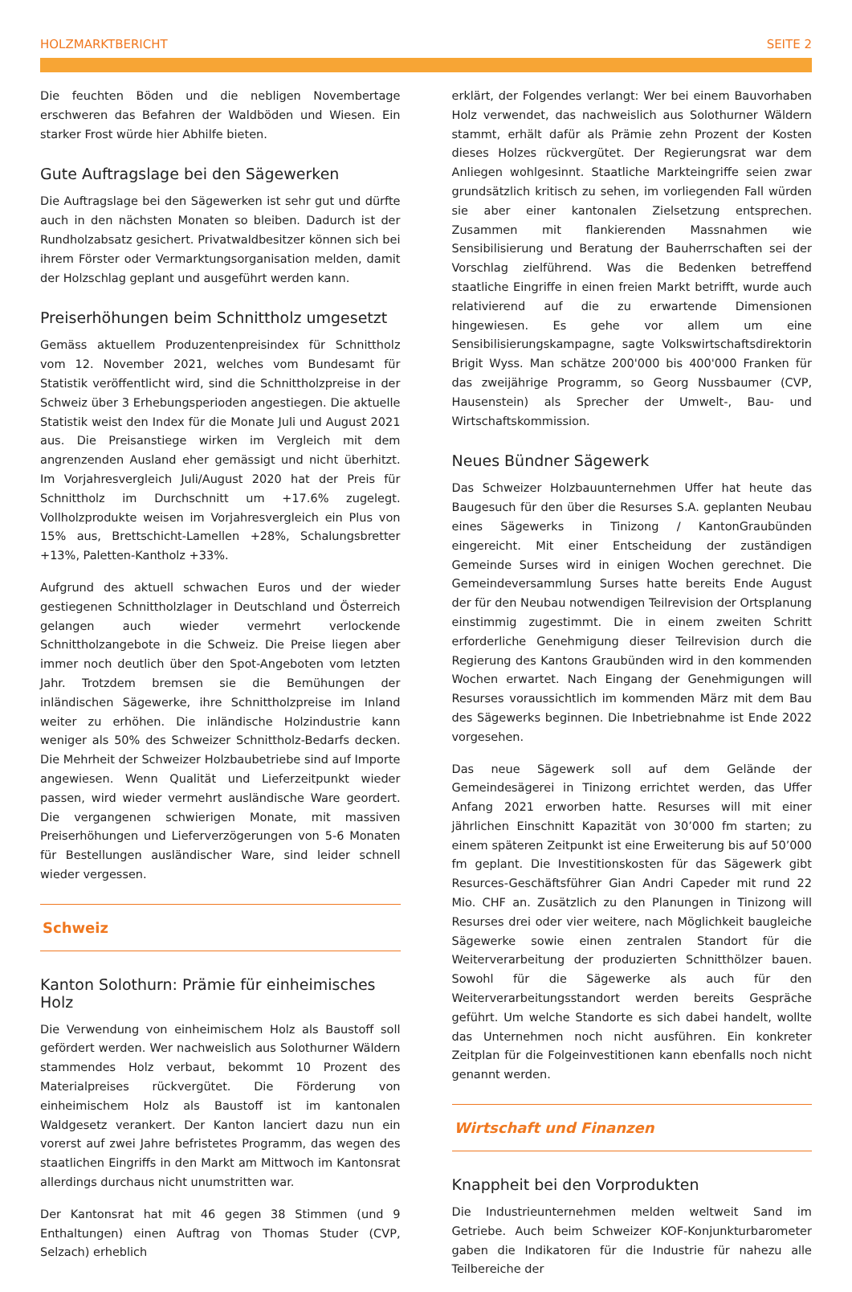HOLZMARKTBERICHT SEITE 2
Die feuchten Böden und die nebligen Novembertage erschweren das Befahren der Waldböden und Wiesen. Ein starker Frost würde hier Abhilfe bieten.
Gute Auftragslage bei den Sägewerken
Die Auftragslage bei den Sägewerken ist sehr gut und dürfte auch in den nächsten Monaten so bleiben. Dadurch ist der Rundholzabsatz gesichert. Privatwaldbesitzer können sich bei ihrem Förster oder Vermarktungsorganisation melden, damit der Holzschlag geplant und ausgeführt werden kann.
Preiserhöhungen beim Schnittholz umgesetzt
Gemäss aktuellem Produzentenpreisindex für Schnittholz vom 12. November 2021, welches vom Bundesamt für Statistik veröffentlicht wird, sind die Schnittholzpreise in der Schweiz über 3 Erhebungsperioden angestiegen. Die aktuelle Statistik weist den Index für die Monate Juli und August 2021 aus. Die Preisanstiege wirken im Vergleich mit dem angrenzenden Ausland eher gemässigt und nicht überhitzt. Im Vorjahresvergleich Juli/August 2020 hat der Preis für Schnittholz im Durchschnitt um +17.6% zugelegt. Vollholzprodukte weisen im Vorjahresvergleich ein Plus von 15% aus, Brettschicht-Lamellen +28%, Schalungsbretter +13%, Paletten-Kantholz +33%.
Aufgrund des aktuell schwachen Euros und der wieder gestiegenen Schnittholzlager in Deutschland und Österreich gelangen auch wieder vermehrt verlockende Schnittholzangebote in die Schweiz. Die Preise liegen aber immer noch deutlich über den Spot-Angeboten vom letzten Jahr. Trotzdem bremsen sie die Bemühungen der inländischen Sägewerke, ihre Schnittholzpreise im Inland weiter zu erhöhen. Die inländische Holzindustrie kann weniger als 50% des Schweizer Schnittholz-Bedarfs decken. Die Mehrheit der Schweizer Holzbaubetriebe sind auf Importe angewiesen. Wenn Qualität und Lieferzeitpunkt wieder passen, wird wieder vermehrt ausländische Ware geordert. Die vergangenen schwierigen Monate, mit massiven Preiserhöhungen und Lieferverzögerungen von 5-6 Monaten für Bestellungen ausländischer Ware, sind leider schnell wieder vergessen.
Schweiz
Kanton Solothurn: Prämie für einheimisches Holz
Die Verwendung von einheimischem Holz als Baustoff soll gefördert werden. Wer nachweislich aus Solothurner Wäldern stammendes Holz verbaut, bekommt 10 Prozent des Materialpreises rückvergütet. Die Förderung von einheimischem Holz als Baustoff ist im kantonalen Waldgesetz verankert. Der Kanton lanciert dazu nun ein vorerst auf zwei Jahre befristetes Programm, das wegen des staatlichen Eingriffs in den Markt am Mittwoch im Kantonsrat allerdings durchaus nicht unumstritten war.
Der Kantonsrat hat mit 46 gegen 38 Stimmen (und 9 Enthaltungen) einen Auftrag von Thomas Studer (CVP, Selzach) erheblich
erklärt, der Folgendes verlangt: Wer bei einem Bauvorhaben Holz verwendet, das nachweislich aus Solothurner Wäldern stammt, erhält dafür als Prämie zehn Prozent der Kosten dieses Holzes rückvergütet. Der Regierungsrat war dem Anliegen wohlgesinnt. Staatliche Markteingriffe seien zwar grundsätzlich kritisch zu sehen, im vorliegenden Fall würden sie aber einer kantonalen Zielsetzung entsprechen. Zusammen mit flankierenden Massnahmen wie Sensibilisierung und Beratung der Bauherrschaften sei der Vorschlag zielführend. Was die Bedenken betreffend staatliche Eingriffe in einen freien Markt betrifft, wurde auch relativierend auf die zu erwartende Dimensionen hingewiesen. Es gehe vor allem um eine Sensibilisierungskampagne, sagte Volkswirtschaftsdirektorin Brigit Wyss. Man schätze 200'000 bis 400'000 Franken für das zweijährige Programm, so Georg Nussbaumer (CVP, Hausenstein) als Sprecher der Umwelt-, Bau- und Wirtschaftskommission.
Neues Bündner Sägewerk
Das Schweizer Holzbauunternehmen Uffer hat heute das Baugesuch für den über die Resurses S.A. geplanten Neubau eines Sägewerks in Tinizong / KantonGraubünden eingereicht. Mit einer Entscheidung der zuständigen Gemeinde Surses wird in einigen Wochen gerechnet. Die Gemeindeversammlung Surses hatte bereits Ende August der für den Neubau notwendigen Teilrevision der Ortsplanung einstimmig zugestimmt. Die in einem zweiten Schritt erforderliche Genehmigung dieser Teilrevision durch die Regierung des Kantons Graubünden wird in den kommenden Wochen erwartet. Nach Eingang der Genehmigungen will Resurses voraussichtlich im kommenden März mit dem Bau des Sägewerks beginnen. Die Inbetriebnahme ist Ende 2022 vorgesehen.
Das neue Sägewerk soll auf dem Gelände der Gemeindesägerei in Tinizong errichtet werden, das Uffer Anfang 2021 erworben hatte. Resurses will mit einer jährlichen Einschnitt Kapazität von 30’000 fm starten; zu einem späteren Zeitpunkt ist eine Erweiterung bis auf 50’000 fm geplant. Die Investitionskosten für das Sägewerk gibt Resurces-Geschäftsführer Gian Andri Capeder mit rund 22 Mio. CHF an. Zusätzlich zu den Planungen in Tinizong will Resurses drei oder vier weitere, nach Möglichkeit baugleiche Sägewerke sowie einen zentralen Standort für die Weiterverarbeitung der produzierten Schnitthölzer bauen. Sowohl für die Sägewerke als auch für den Weiterverarbeitungsstandort werden bereits Gespräche geführt. Um welche Standorte es sich dabei handelt, wollte das Unternehmen noch nicht ausführen. Ein konkreter Zeitplan für die Folgeinvestitionen kann ebenfalls noch nicht genannt werden.
Wirtschaft und Finanzen
Knappheit bei den Vorprodukten
Die Industrieunternehmen melden weltweit Sand im Getriebe. Auch beim Schweizer KOF-Konjunkturbarometer gaben die Indikatoren für die Industrie für nahezu alle Teilbereiche der